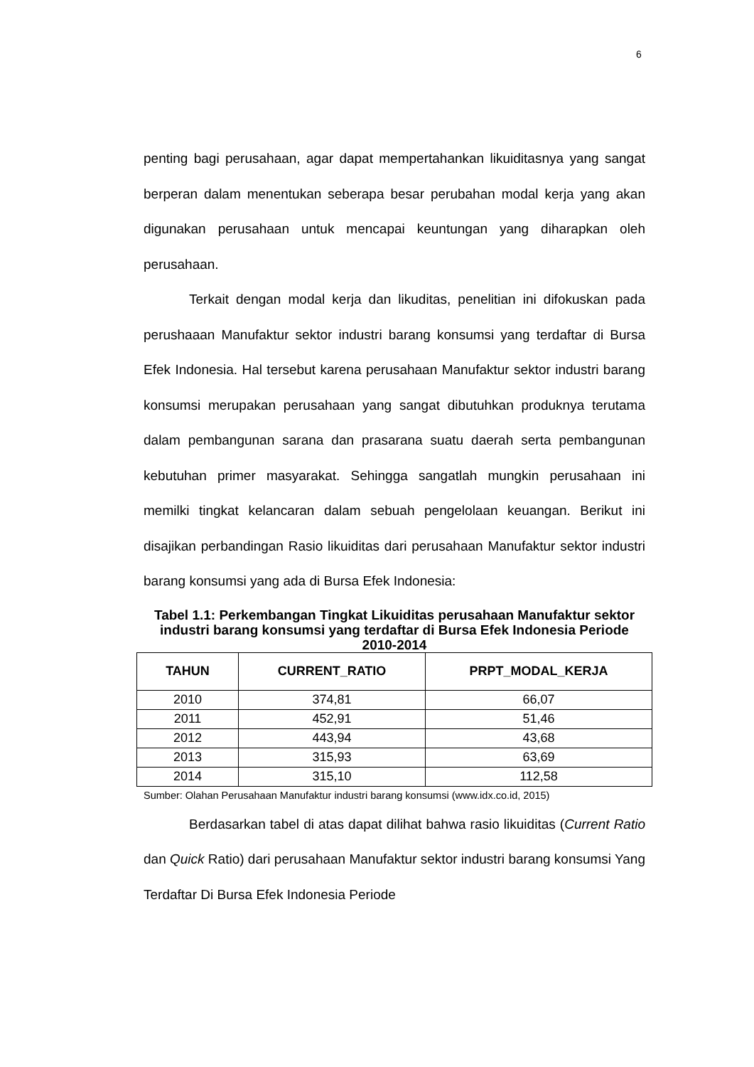6
penting bagi perusahaan, agar dapat mempertahankan likuiditasnya yang sangat berperan dalam menentukan seberapa besar perubahan modal kerja yang akan digunakan perusahaan untuk mencapai keuntungan yang diharapkan oleh perusahaan.
Terkait dengan modal kerja dan likuditas, penelitian ini difokuskan pada perushaaan Manufaktur sektor industri barang konsumsi yang terdaftar di Bursa Efek Indonesia. Hal tersebut karena perusahaan Manufaktur sektor industri barang konsumsi merupakan perusahaan yang sangat dibutuhkan produknya terutama dalam pembangunan sarana dan prasarana suatu daerah serta pembangunan kebutuhan primer masyarakat. Sehingga sangatlah mungkin perusahaan ini memilki tingkat kelancaran dalam sebuah pengelolaan keuangan. Berikut ini disajikan perbandingan Rasio likuiditas dari perusahaan Manufaktur sektor industri barang konsumsi yang ada di Bursa Efek Indonesia:
Tabel 1.1: Perkembangan Tingkat Likuiditas perusahaan Manufaktur sektor industri barang konsumsi yang terdaftar di Bursa Efek Indonesia Periode 2010-2014
| TAHUN | CURRENT_RATIO | PRPT_MODAL_KERJA |
| --- | --- | --- |
| 2010 | 374,81 | 66,07 |
| 2011 | 452,91 | 51,46 |
| 2012 | 443,94 | 43,68 |
| 2013 | 315,93 | 63,69 |
| 2014 | 315,10 | 112,58 |
Sumber: Olahan Perusahaan Manufaktur industri barang konsumsi (www.idx.co.id, 2015)
Berdasarkan tabel di atas dapat dilihat bahwa rasio likuiditas (Current Ratio dan Quick Ratio) dari perusahaan Manufaktur sektor industri barang konsumsi Yang Terdaftar Di Bursa Efek Indonesia Periode